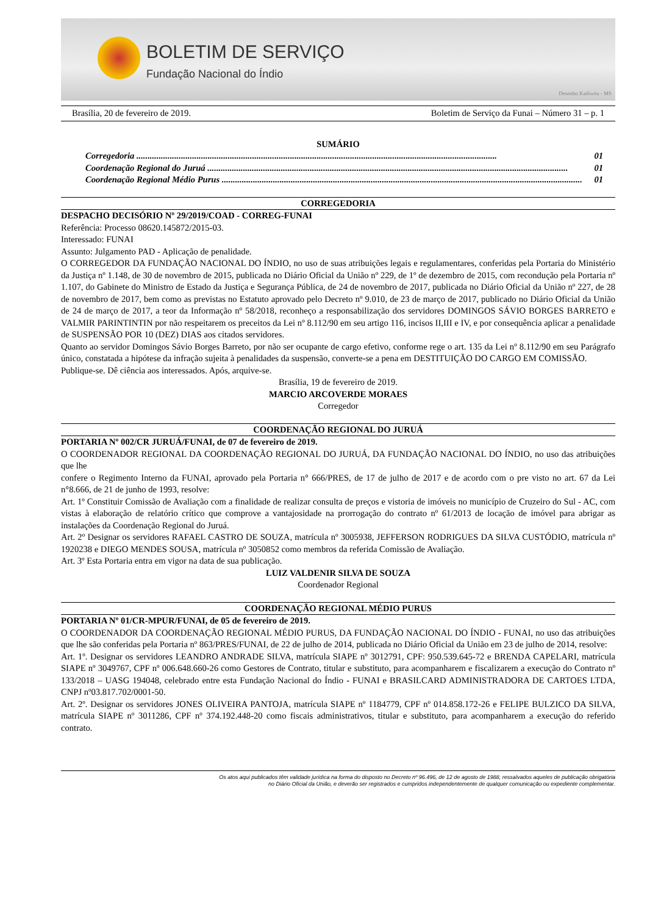BOLETIM DE SERVIÇO
Fundação Nacional do Índio
Desenho Kadiwéu - MS
Brasília, 20 de fevereiro de 2019. Boletim de Serviço da Funai – Número 31 – p. 1
SUMÁRIO
Corregedoria .................................................................................................................................................................. 01
Coordenação Regional do Juruá .................................................................................................................................................................. 01
Coordenação Regional Médio Purus .................................................................................................................................................................. 01
CORREGEDORIA
DESPACHO DECISÓRIO Nº 29/2019/COAD - CORREG-FUNAI
Referência: Processo 08620.145872/2015-03.
Interessado: FUNAI
Assunto: Julgamento PAD - Aplicação de penalidade.
O CORREGEDOR DA FUNDAÇÃO NACIONAL DO ÍNDIO, no uso de suas atribuições legais e regulamentares, conferidas pela Portaria do Ministério da Justiça nº 1.148, de 30 de novembro de 2015, publicada no Diário Oficial da União nº 229, de 1º de dezembro de 2015, com recondução pela Portaria nº 1.107, do Gabinete do Ministro de Estado da Justiça e Segurança Pública, de 24 de novembro de 2017, publicada no Diário Oficial da União nº 227, de 28 de novembro de 2017, bem como as previstas no Estatuto aprovado pelo Decreto nº 9.010, de 23 de março de 2017, publicado no Diário Oficial da União de 24 de março de 2017, a teor da Informação nº 58/2018, reconheço a responsabilização dos servidores DOMINGOS SÁVIO BORGES BARRETO e VALMIR PARINTINTIN por não respeitarem os preceitos da Lei nº 8.112/90 em seu artigo 116, incisos II,III e IV, e por consequência aplicar a penalidade de SUSPENSÃO POR 10 (DEZ) DIAS aos citados servidores.
Quanto ao servidor Domingos Sávio Borges Barreto, por não ser ocupante de cargo efetivo, conforme rege o art. 135 da Lei nº 8.112/90 em seu Parágrafo único, constatada a hipótese da infração sujeita à penalidades da suspensão, converte-se a pena em DESTITUIÇÃO DO CARGO EM COMISSÃO.
Publique-se. Dê ciência aos interessados. Após, arquive-se.
Brasília, 19 de fevereiro de 2019.
MARCIO ARCOVERDE MORAES
Corregedor
COORDENAÇÃO REGIONAL DO JURUÁ
PORTARIA Nº 002/CR JURUÁ/FUNAI, de 07 de fevereiro de 2019.
O COORDENADOR REGIONAL DA COORDENAÇÃO REGIONAL DO JURUÁ, DA FUNDAÇÃO NACIONAL DO ÍNDIO, no uso das atribuições que lhe
confere o Regimento Interno da FUNAI, aprovado pela Portaria n° 666/PRES, de 17 de julho de 2017 e de acordo com o pre visto no art. 67 da Lei n°8.666, de 21 de junho de 1993, resolve:
Art. 1º Constituir Comissão de Avaliação com a finalidade de realizar consulta de preços e vistoria de imóveis no município de Cruzeiro do Sul - AC, com vistas à elaboração de relatório crítico que comprove a vantajosidade na prorrogação do contrato nº 61/2013 de locação de imóvel para abrigar as instalações da Coordenação Regional do Juruá.
Art. 2º Designar os servidores RAFAEL CASTRO DE SOUZA, matrícula nº 3005938, JEFFERSON RODRIGUES DA SILVA CUSTÓDIO, matrícula nº 1920238 e DIEGO MENDES SOUSA, matrícula nº 3050852 como membros da referida Comissão de Avaliação.
Art. 3º Esta Portaria entra em vigor na data de sua publicação.
LUIZ VALDENIR SILVA DE SOUZA
Coordenador Regional
COORDENAÇÃO REGIONAL MÉDIO PURUS
PORTARIA Nº 01/CR-MPUR/FUNAI, de 05 de fevereiro de 2019.
O COORDENADOR DA COORDENAÇÃO REGIONAL MÉDIO PURUS, DA FUNDAÇÃO NACIONAL DO ÍNDIO - FUNAI, no uso das atribuições que lhe são conferidas pela Portaria nº 863/PRES/FUNAI, de 22 de julho de 2014, publicada no Diário Oficial da União em 23 de julho de 2014, resolve:
Art. 1º. Designar os servidores LEANDRO ANDRADE SILVA, matrícula SIAPE nº 3012791, CPF: 950.539.645-72 e BRENDA CAPELARI, matrícula SIAPE nº 3049767, CPF nº 006.648.660-26 como Gestores de Contrato, titular e substituto, para acompanharem e fiscalizarem a execução do Contrato nº 133/2018 – UASG 194048, celebrado entre esta Fundação Nacional do Índio - FUNAI e BRASILCARD ADMINISTRADORA DE CARTOES LTDA, CNPJ nº03.817.702/0001-50.
Art. 2º. Designar os servidores JONES OLIVEIRA PANTOJA, matrícula SIAPE nº 1184779, CPF nº 014.858.172-26 e FELIPE BULZICO DA SILVA, matrícula SIAPE nº 3011286, CPF nº 374.192.448-20 como fiscais administrativos, titular e substituto, para acompanharem a execução do referido contrato.
Os atos aqui publicados têm validade jurídica na forma do disposto no Decreto nº 96.496, de 12 de agosto de 1988, ressalvados aqueles de publicação obrigatória
no Diário Oficial da União, e deverão ser registrados e cumpridos independentemente de qualquer comunicação ou expediente complementar.